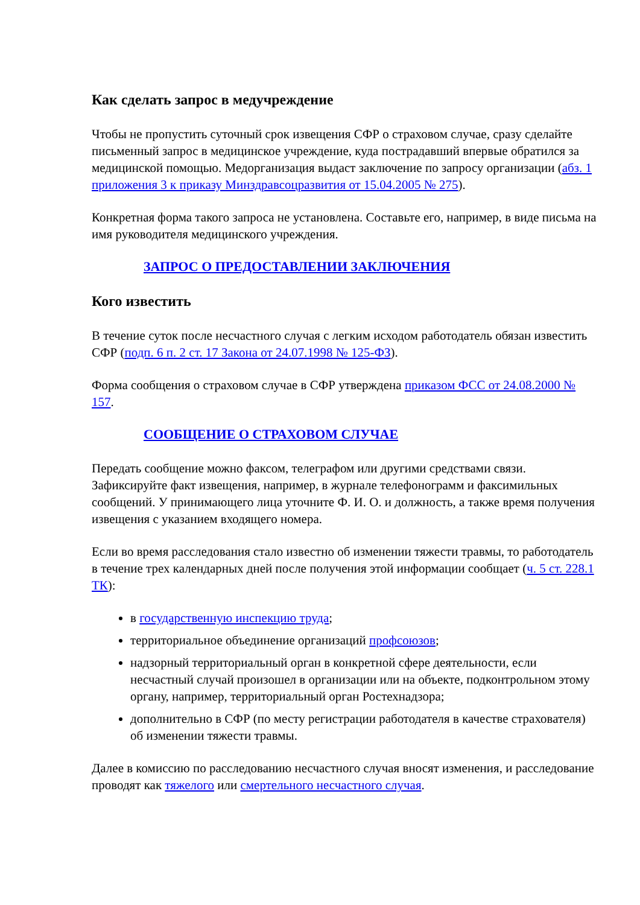Как сделать запрос в медучреждение
Чтобы не пропустить суточный срок извещения СФР о страховом случае, сразу сделайте письменный запрос в медицинское учреждение, куда пострадавший впервые обратился за медицинской помощью. Медорганизация выдаст заключение по запросу организации (абз. 1 приложения 3 к приказу Минздравсоцразвития от 15.04.2005 № 275).
Конкретная форма такого запроса не установлена. Составьте его, например, в виде письма на имя руководителя медицинского учреждения.
ЗАПРОС О ПРЕДОСТАВЛЕНИИ ЗАКЛЮЧЕНИЯ
Кого известить
В течение суток после несчастного случая с легким исходом работодатель обязан известить СФР (подп. 6 п. 2 ст. 17 Закона от 24.07.1998 № 125-ФЗ).
Форма сообщения о страховом случае в СФР утверждена приказом ФСС от 24.08.2000 № 157.
СООБЩЕНИЕ О СТРАХОВОМ СЛУЧАЕ
Передать сообщение можно факсом, телеграфом или другими средствами связи. Зафиксируйте факт извещения, например, в журнале телефонограмм и факсимильных сообщений. У принимающего лица уточните Ф. И. О. и должность, а также время получения извещения с указанием входящего номера.
Если во время расследования стало известно об изменении тяжести травмы, то работодатель в течение трех календарных дней после получения этой информации сообщает (ч. 5 ст. 228.1 ТК):
в государственную инспекцию труда;
территориальное объединение организаций профсоюзов;
надзорный территориальный орган в конкретной сфере деятельности, если несчастный случай произошел в организации или на объекте, подконтрольном этому органу, например, территориальный орган Ростехнадзора;
дополнительно в СФР (по месту регистрации работодателя в качестве страхователя) об изменении тяжести травмы.
Далее в комиссию по расследованию несчастного случая вносят изменения, и расследование проводят как тяжелого или смертельного несчастного случая.